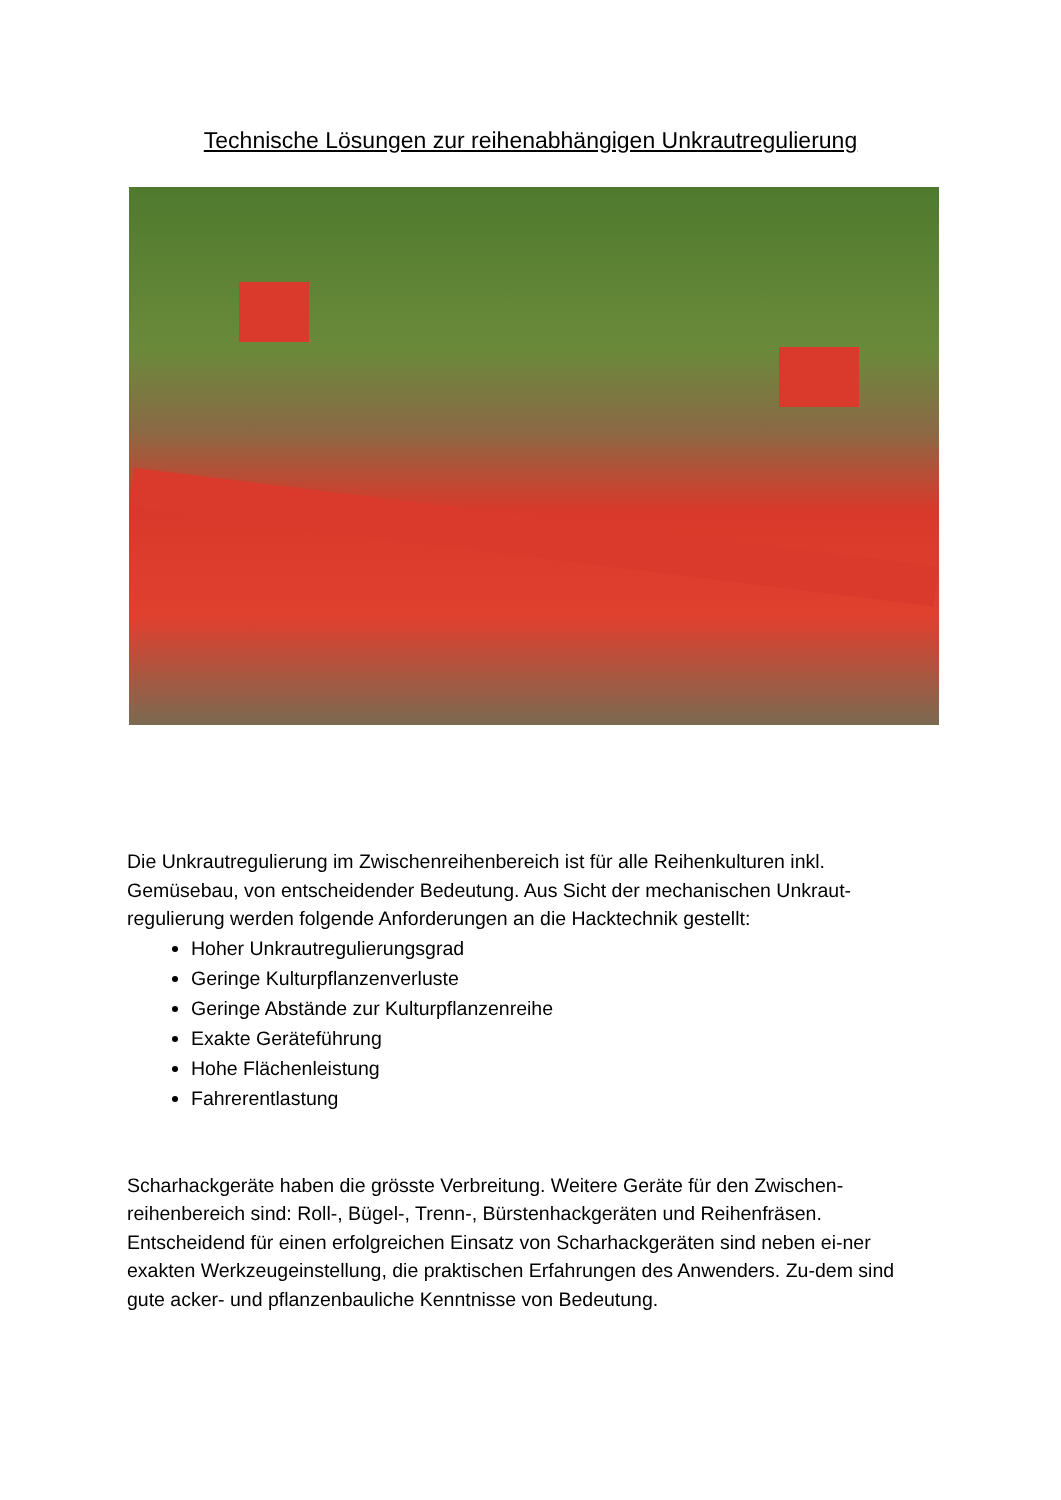Technische Lösungen zur reihenabhängigen Unkrautregulierung
Die Unkrautregulierung im Zwischenreihenbereich ist für alle Reihenkulturen inkl. Gemüsebau, von entscheidender Bedeutung. Aus Sicht der mechanischen Unkraut-regulierung werden folgende Anforderungen an die Hacktechnik gestellt:
Hoher Unkrautregulierungsgrad
Geringe Kulturpflanzenverluste
Geringe Abstände zur Kulturpflanzenreihe
Exakte Geräteführung
Hohe Flächenleistung
Fahrerentlastung
Scharhackgeräte haben die grösste Verbreitung. Weitere Geräte für den Zwischen-reihenbereich sind: Roll-, Bügel-, Trenn-, Bürstenhackgeräten und Reihenfräsen. Entscheidend für einen erfolgreichen Einsatz von Scharhackgeräten sind neben ei-ner exakten Werkzeugeinstellung, die praktischen Erfahrungen des Anwenders. Zu-dem sind gute acker- und pflanzenbauliche Kenntnisse von Bedeutung.